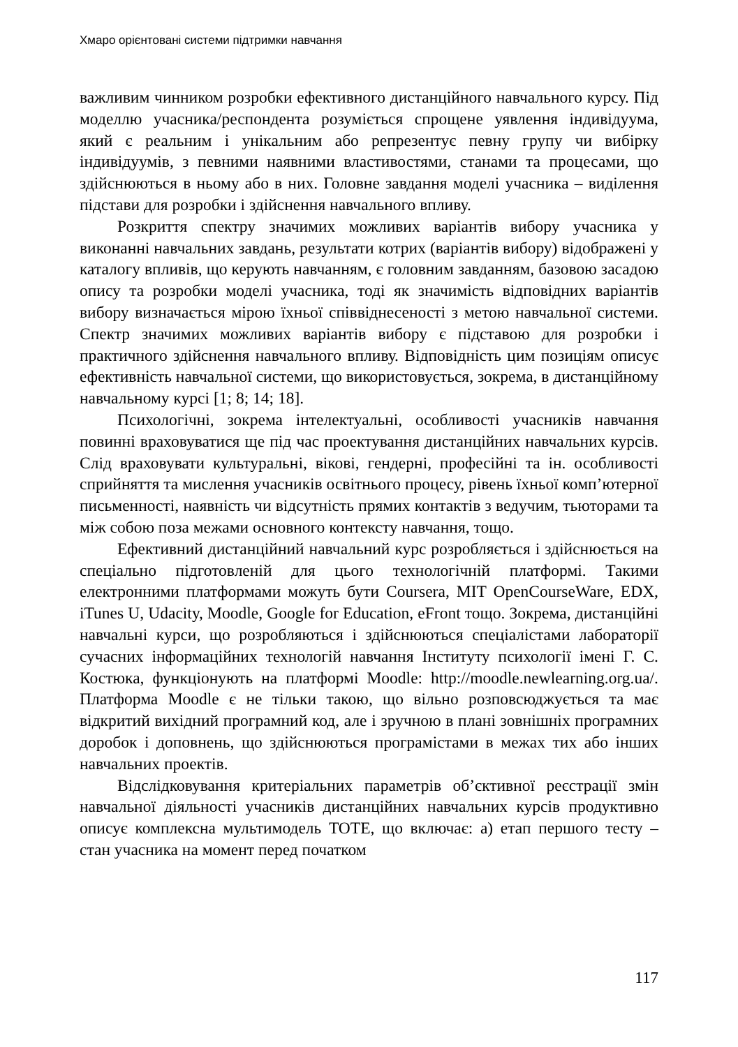Хмаро орієнтовані системи підтримки навчання
важливим чинником розробки ефективного дистанційного навчального курсу. Під моделлю учасника/респондента розуміється спрощене уявлення індивідуума, який є реальним і унікальним або репрезентує певну групу чи вибірку індивідуумів, з певними наявними властивостями, станами та процесами, що здійснюються в ньому або в них. Головне завдання моделі учасника – виділення підстави для розробки і здійснення навчального впливу.
Розкриття спектру значимих можливих варіантів вибору учасника у виконанні навчальних завдань, результати котрих (варіантів вибору) відображені у каталогу впливів, що керують навчанням, є головним завданням, базовою засадою опису та розробки моделі учасника, тоді як значимість відповідних варіантів вибору визначається мірою їхньої співвіднесеності з метою навчальної системи. Спектр значимих можливих варіантів вибору є підставою для розробки і практичного здійснення навчального впливу. Відповідність цим позиціям описує ефективність навчальної системи, що використовується, зокрема, в дистанційному навчальному курсі [1; 8; 14; 18].
Психологічні, зокрема інтелектуальні, особливості учасників навчання повинні враховуватися ще під час проектування дистанційних навчальних курсів. Слід враховувати культуральні, вікові, гендерні, професійні та ін. особливості сприйняття та мислення учасників освітнього процесу, рівень їхньої комп’ютерної письменності, наявність чи відсутність прямих контактів з ведучим, тьюторами та між собою поза межами основного контексту навчання, тощо.
Ефективний дистанційний навчальний курс розробляється і здійснюється на спеціально підготовленій для цього технологічній платформі. Такими електронними платформами можуть бути Coursera, MIT OpenCourseWare, EDX, iTunes U, Udacity, Moodle, Google for Education, eFront тощо. Зокрема, дистанційні навчальні курси, що розробляються і здійснюються спеціалістами лабораторії сучасних інформаційних технологій навчання Інституту психології імені Г. С. Костюка, функціонують на платформі Moodle: http://moodle.newlearning.org.ua/. Платформа Moodle є не тільки такою, що вільно розповсюджується та має відкритий вихідний програмний код, але і зручною в плані зовнішніх програмних доробок і доповнень, що здійснюються програмістами в межах тих або інших навчальних проектів.
Відслідковування критеріальних параметрів об’єктивної реєстрації змін навчальної діяльності учасників дистанційних навчальних курсів продуктивно описує комплексна мультимодель TOTE, що включає: а) етап першого тесту – стан учасника на момент перед початком
117